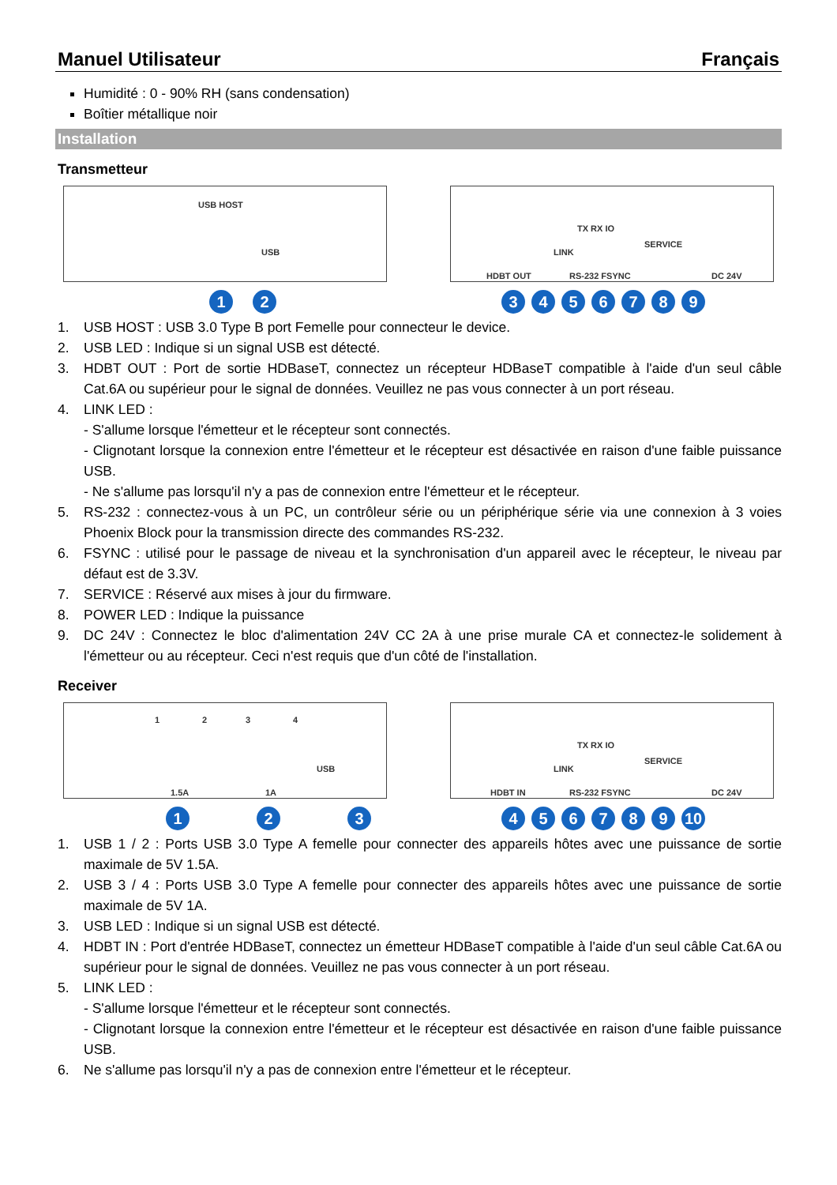Manuel Utilisateur Français
Humidité : 0 - 90% RH (sans condensation)
Boîtier métallique noir
Installation
Transmetteur
USB HOST
USB
1 2
HDBT OUT
TX RX IO
RS-232 FSYNC
SERVICE
DC 24V
LINK
3 4 5 6 7 8 9
1. USB HOST : USB 3.0 Type B port Femelle pour connecteur le device.
2. USB LED : Indique si un signal USB est détecté.
3. HDBT OUT : Port de sortie HDBaseT, connectez un récepteur HDBaseT compatible à l'aide d'un seul câble Cat.6A ou supérieur pour le signal de données. Veuillez ne pas vous connecter à un port réseau.
4. LINK LED :
- S'allume lorsque l'émetteur et le récepteur sont connectés.
- Clignotant lorsque la connexion entre l'émetteur et le récepteur est désactivée en raison d'une faible puissance USB.
- Ne s'allume pas lorsqu'il n'y a pas de connexion entre l'émetteur et le récepteur.
5. RS-232 : connectez-vous à un PC, un contrôleur série ou un périphérique série via une connexion à 3 voies Phoenix Block pour la transmission directe des commandes RS-232.
6. FSYNC : utilisé pour le passage de niveau et la synchronisation d'un appareil avec le récepteur, le niveau par défaut est de 3.3V.
7. SERVICE : Réservé aux mises à jour du firmware.
8. POWER LED : Indique la puissance
9. DC 24V : Connectez le bloc d'alimentation 24V CC 2A à une prise murale CA et connectez-le solidement à l'émetteur ou au récepteur. Ceci n'est requis que d'un côté de l'installation.
Receiver
1 2 3 4
USB
1.5A 1A
1 2 3
HDBT IN
TX RX IO
RS-232 FSYNC
SERVICE
DC 24V
LINK
4 5 6 7 8 9 10
1. USB 1 / 2 : Ports USB 3.0 Type A femelle pour connecter des appareils hôtes avec une puissance de sortie maximale de 5V 1.5A.
2. USB 3 / 4 : Ports USB 3.0 Type A femelle pour connecter des appareils hôtes avec une puissance de sortie maximale de 5V 1A.
3. USB LED : Indique si un signal USB est détecté.
4. HDBT IN : Port d'entrée HDBaseT, connectez un émetteur HDBaseT compatible à l'aide d'un seul câble Cat.6A ou supérieur pour le signal de données. Veuillez ne pas vous connecter à un port réseau.
5. LINK LED :
- S'allume lorsque l'émetteur et le récepteur sont connectés.
- Clignotant lorsque la connexion entre l'émetteur et le récepteur est désactivée en raison d'une faible puissance USB.
6. Ne s'allume pas lorsqu'il n'y a pas de connexion entre l'émetteur et le récepteur.